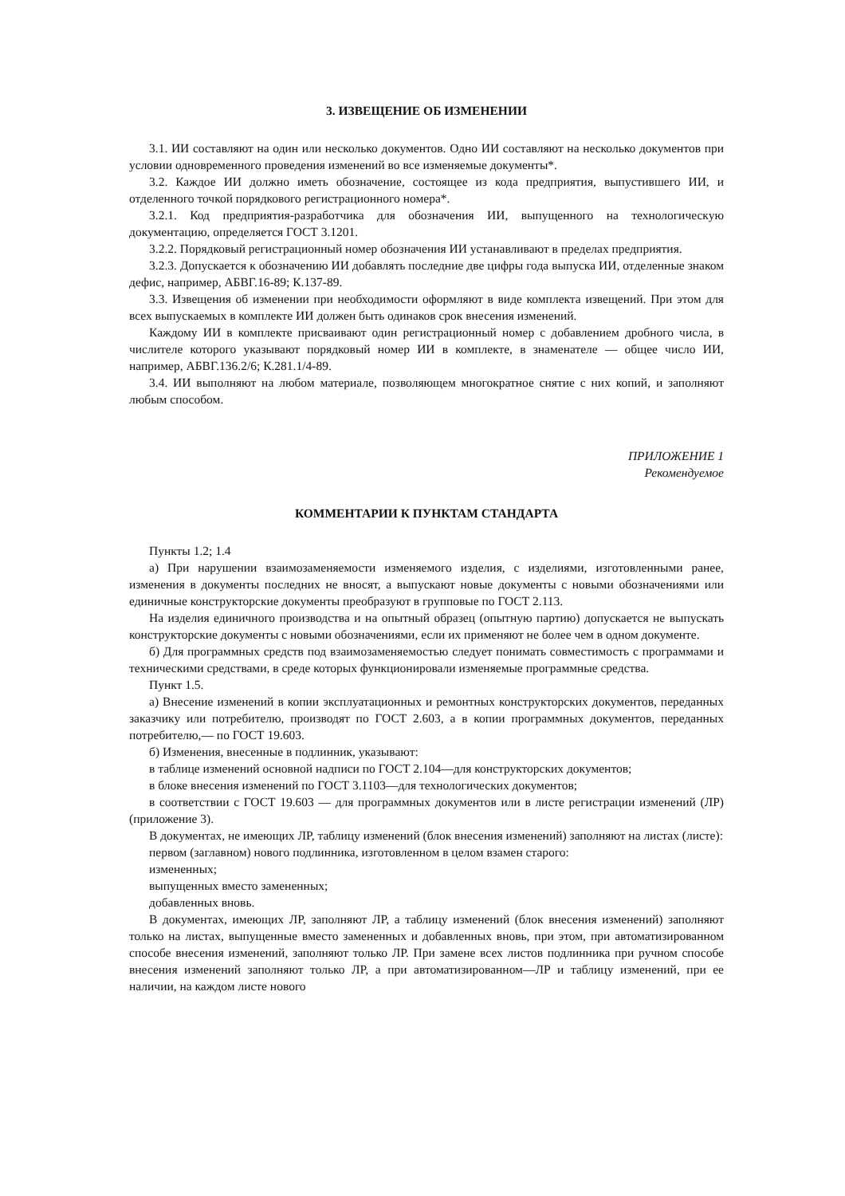3. ИЗВЕЩЕНИЕ ОБ ИЗМЕНЕНИИ
3.1. ИИ составляют на один или несколько документов. Одно ИИ составляют на несколько документов при условии одновременного проведения изменений во все изменяемые документы*.
3.2. Каждое ИИ должно иметь обозначение, состоящее из кода предприятия, выпустившего ИИ, и отделенного точкой порядкового регистрационного номера*.
3.2.1. Код предприятия-разработчика для обозначения ИИ, выпущенного на технологическую документацию, определяется ГОСТ 3.1201.
3.2.2. Порядковый регистрационный номер обозначения ИИ устанавливают в пределах предприятия.
3.2.3. Допускается к обозначению ИИ добавлять последние две цифры года выпуска ИИ, отделенные знаком дефис, например, АБВГ.16-89; К.137-89.
3.3. Извещения об изменении при необходимости оформляют в виде комплекта извещений. При этом для всех выпускаемых в комплекте ИИ должен быть одинаков срок внесения изменений.
Каждому ИИ в комплекте присваивают один регистрационный номер с добавлением дробного числа, в числителе которого указывают порядковый номер ИИ в комплекте, в знаменателе — общее число ИИ, например, АБВГ.136.2/6; К.281.1/4-89.
3.4. ИИ выполняют на любом материале, позволяющем многократное снятие с них копий, и заполняют любым способом.
ПРИЛОЖЕНИЕ 1
Рекомендуемое
КОММЕНТАРИИ К ПУНКТАМ СТАНДАРТА
Пункты 1.2; 1.4
а) При нарушении взаимозаменяемости изменяемого изделия, с изделиями, изготовленными ранее, изменения в документы последних не вносят, а выпускают новые документы с новыми обозначениями или единичные конструкторские документы преобразуют в групповые по ГОСТ 2.113.
На изделия единичного производства и на опытный образец (опытную партию) допускается не выпускать конструкторские документы с новыми обозначениями, если их применяют не более чем в одном документе.
б) Для программных средств под взаимозаменяемостью следует понимать совместимость с программами и техническими средствами, в среде которых функционировали изменяемые программные средства.
Пункт 1.5.
а) Внесение изменений в копии эксплуатационных и ремонтных конструкторских документов, переданных заказчику или потребителю, производят по ГОСТ 2.603, а в копии программных документов, переданных потребителю,— по ГОСТ 19.603.
б) Изменения, внесенные в подлинник, указывают:
в таблице изменений основной надписи по ГОСТ 2.104—для конструкторских документов;
в блоке внесения изменений по ГОСТ 3.1103—для технологических документов;
в соответствии с ГОСТ 19.603 — для программных документов или в листе регистрации изменений (ЛР) (приложение 3).
В документах, не имеющих ЛР, таблицу изменений (блок внесения изменений) заполняют на листах (листе):
первом (заглавном) нового подлинника, изготовленном в целом взамен старого:
измененных;
выпущенных вместо замененных;
добавленных вновь.
В документах, имеющих ЛР, заполняют ЛР, а таблицу изменений (блок внесения изменений) заполняют только на листах, выпущенные вместо замененных и добавленных вновь, при этом, при автоматизированном способе внесения изменений, заполняют только ЛР. При замене всех листов подлинника при ручном способе внесения изменений заполняют только ЛР, а при автоматизированном—ЛР и таблицу изменений, при ее наличии, на каждом листе нового